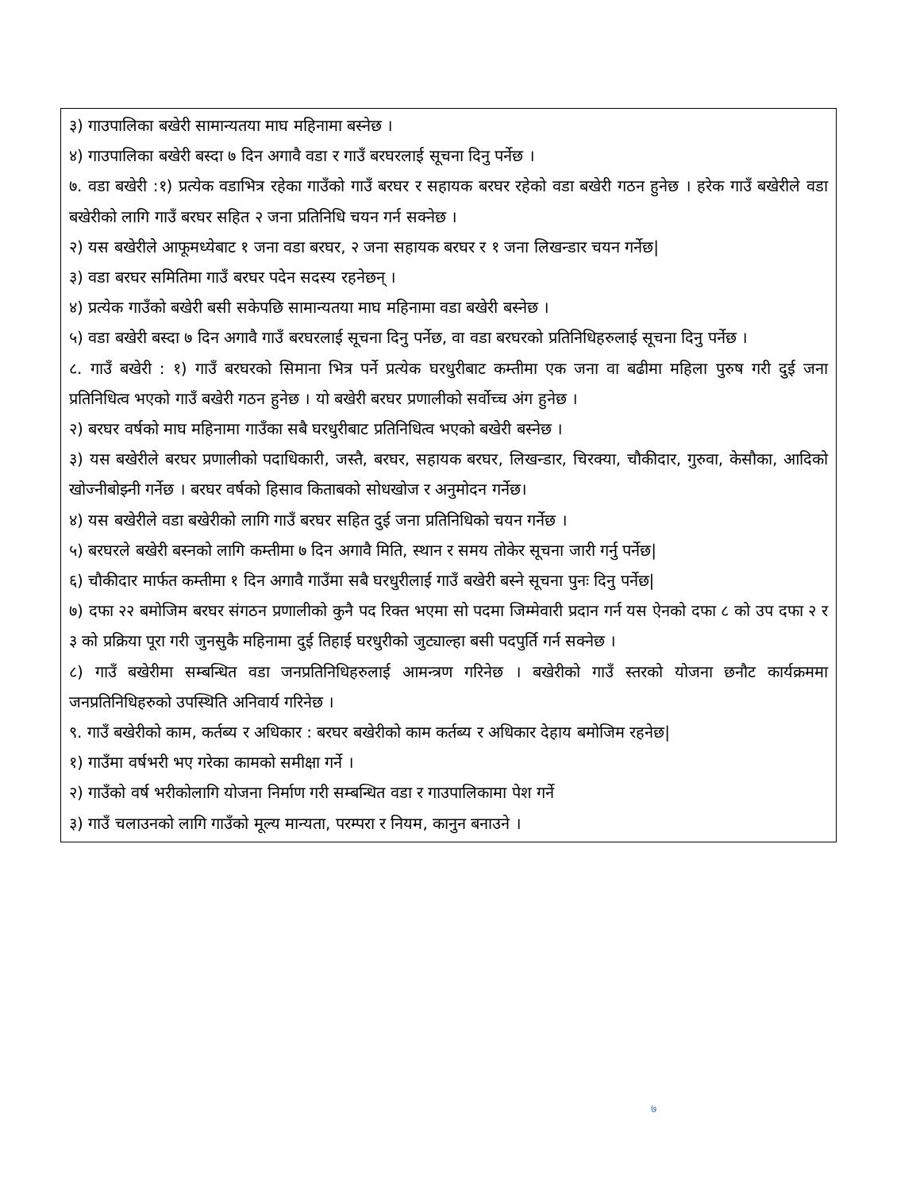३) गाउपालिका बखेरी सामान्यतया माघ महिनामा बस्नेछ ।
४) गाउपालिका बखेरी बस्दा ७ दिन अगावै वडा र गाउँ बरघरलाई सूचना दिनु पर्नेछ ।
७. वडा बखेरी :१) प्रत्येक वडाभित्र रहेका गाउँको गाउँ बरघर र सहायक बरघर रहेको वडा बखेरी गठन हुनेछ । हरेक गाउँ बखेरीले वडा बखेरीको लागि गाउँ बरघर सहित २ जना प्रतिनिधि चयन गर्न सक्नेछ ।
२) यस बखेरीले आफूमध्येबाट १ जना वडा बरघर, २ जना सहायक बरघर र १ जना लिखन्डार चयन गर्नेछ|
३) वडा बरघर समितिमा गाउँ बरघर पदेन सदस्य रहनेछन् ।
४) प्रत्येक गाउँको बखेरी बसी सकेपछि सामान्यतया माघ महिनामा वडा बखेरी बस्नेछ ।
५) वडा बखेरी बस्दा ७ दिन अगावै गाउँ बरघरलाई सूचना दिनु पर्नेछ, वा वडा बरघरको प्रतिनिधिहरुलाई सूचना दिनु पर्नेछ ।
८. गाउँ बखेरी : १) गाउँ बरघरको सिमाना भित्र पर्ने प्रत्येक घरधुरीबाट कम्तीमा एक जना वा बढीमा महिला पुरुष गरी दुई जना प्रतिनिधित्व भएको गाउँ बखेरी गठन हुनेछ । यो बखेरी बरघर प्रणालीको सर्वोच्च अंग हुनेछ ।
२) बरघर वर्षको माघ महिनामा गाउँका सबै घरधुरीबाट प्रतिनिधित्व भएको बखेरी बस्नेछ ।
३) यस बखेरीले बरघर प्रणालीको पदाधिकारी, जस्तै, बरघर, सहायक बरघर, लिखन्डार, चिरक्या, चौकीदार, गुरुवा, केसौका, आदिको खोज्नीबोझ्नी गर्नेछ । बरघर वर्षको हिसाव किताबको सोधखोज र अनुमोदन गर्नेछ।
४) यस बखेरीले वडा बखेरीको लागि गाउँ बरघर सहित दुई जना प्रतिनिधिको चयन गर्नेछ ।
५) बरघरले बखेरी बस्नको लागि कम्तीमा ७ दिन अगावै मिति, स्थान र समय तोकेर सूचना जारी गर्नु पर्नेछ|
६) चौकीदार मार्फत कम्तीमा १ दिन अगावै गाउँमा सबै घरधुरीलाई गाउँ बखेरी बस्ने सूचना पुनः दिनु पर्नेछ|
७) दफा २२ बमोजिम बरघर संगठन प्रणालीको कुनै पद रिक्त भएमा सो पदमा जिम्मेवारी प्रदान गर्न यस ऐनको दफा ८ को उप दफा २ र ३ को प्रक्रिया पूरा गरी जुनसुकै महिनामा दुई तिहाई घरधुरीको जुट्याल्हा बसी पदपुर्ति गर्न सक्नेछ ।
८) गाउँ बखेरीमा सम्बन्धित वडा जनप्रतिनिधिहरुलाई आमन्त्रण गरिनेछ । बखेरीको गाउँ स्तरको योजना छनौट कार्यक्रममा जनप्रतिनिधिहरुको उपस्थिति अनिवार्य गरिनेछ ।
९. गाउँ बखेरीको काम, कर्तब्य र अधिकार : बरघर बखेरीको काम कर्तब्य र अधिकार देहाय बमोजिम रहनेछ|
१) गाउँमा वर्षभरी भए गरेका कामको समीक्षा गर्ने ।
२) गाउँको वर्ष भरीकोलागि योजना निर्माण गरी सम्बन्धित वडा र गाउपालिकामा पेश गर्ने
३) गाउँ चलाउनको लागि गाउँको मूल्य मान्यता, परम्परा र नियम, कानुन बनाउने ।
७